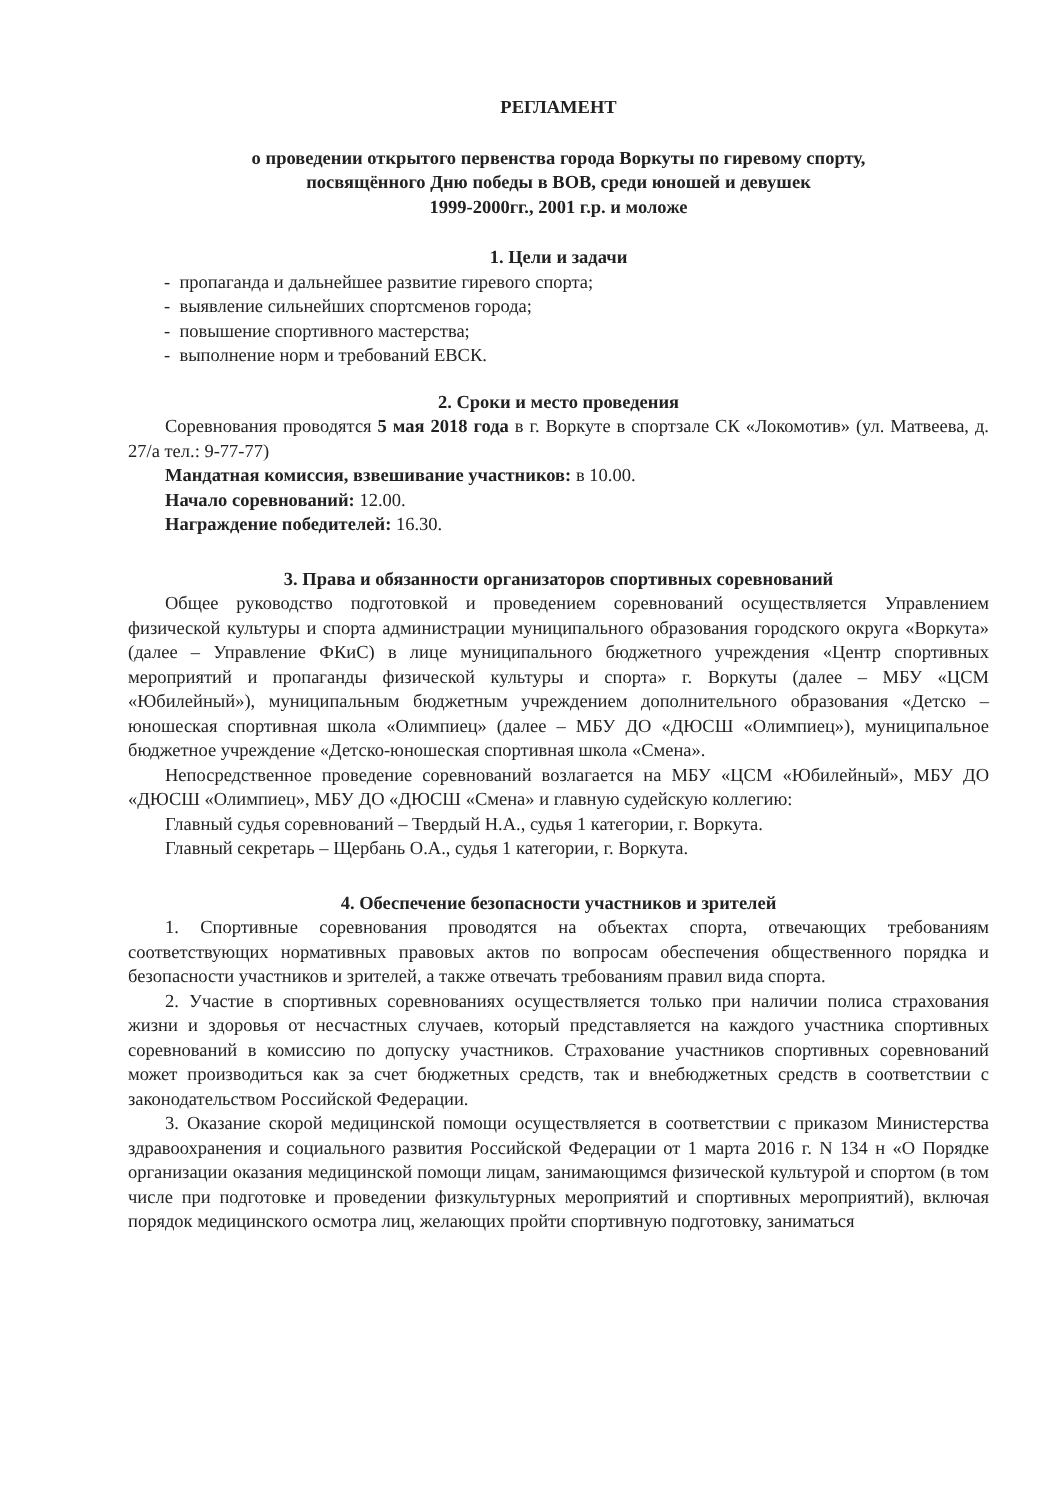РЕГЛАМЕНТ
о проведении открытого первенства города Воркуты по гиревому спорту,
посвящённого Дню победы в ВОВ, среди юношей и девушек
1999-2000гг., 2001 г.р. и моложе
1. Цели и задачи
- пропаганда и дальнейшее развитие гиревого спорта;
- выявление сильнейших спортсменов города;
- повышение спортивного мастерства;
- выполнение норм и требований ЕВСК.
2. Сроки и место проведения
Соревнования проводятся 5 мая 2018 года в г. Воркуте в спортзале СК «Локомотив» (ул. Матвеева, д. 27/а тел.: 9-77-77)
Мандатная комиссия, взвешивание участников: в 10.00.
Начало соревнований: 12.00.
Награждение победителей: 16.30.
3. Права и обязанности организаторов спортивных соревнований
Общее руководство подготовкой и проведением соревнований осуществляется Управлением физической культуры и спорта администрации муниципального образования городского округа «Воркута» (далее – Управление ФКиС) в лице муниципального бюджетного учреждения «Центр спортивных мероприятий и пропаганды физической культуры и спорта» г. Воркуты (далее – МБУ «ЦСМ «Юбилейный»), муниципальным бюджетным учреждением дополнительного образования «Детско – юношеская спортивная школа «Олимпиец» (далее – МБУ ДО «ДЮСШ «Олимпиец»), муниципальное бюджетное учреждение «Детско-юношеская спортивная школа «Смена».
Непосредственное проведение соревнований возлагается на МБУ «ЦСМ «Юбилейный», МБУ ДО «ДЮСШ «Олимпиец», МБУ ДО «ДЮСШ «Смена» и главную судейскую коллегию:
Главный судья соревнований – Твердый Н.А., судья 1 категории, г. Воркута.
Главный секретарь – Щербань О.А., судья 1 категории, г. Воркута.
4. Обеспечение безопасности участников и зрителей
1. Спортивные соревнования проводятся на объектах спорта, отвечающих требованиям соответствующих нормативных правовых актов по вопросам обеспечения общественного порядка и безопасности участников и зрителей, а также отвечать требованиям правил вида спорта.
2. Участие в спортивных соревнованиях осуществляется только при наличии полиса страхования жизни и здоровья от несчастных случаев, который представляется на каждого участника спортивных соревнований в комиссию по допуску участников. Страхование участников спортивных соревнований может производиться как за счет бюджетных средств, так и внебюджетных средств в соответствии с законодательством Российской Федерации.
3. Оказание скорой медицинской помощи осуществляется в соответствии с приказом Министерства здравоохранения и социального развития Российской Федерации от 1 марта 2016 г. N 134 н «О Порядке организации оказания медицинской помощи лицам, занимающимся физической культурой и спортом (в том числе при подготовке и проведении физкультурных мероприятий и спортивных мероприятий), включая порядок медицинского осмотра лиц, желающих пройти спортивную подготовку, заниматься